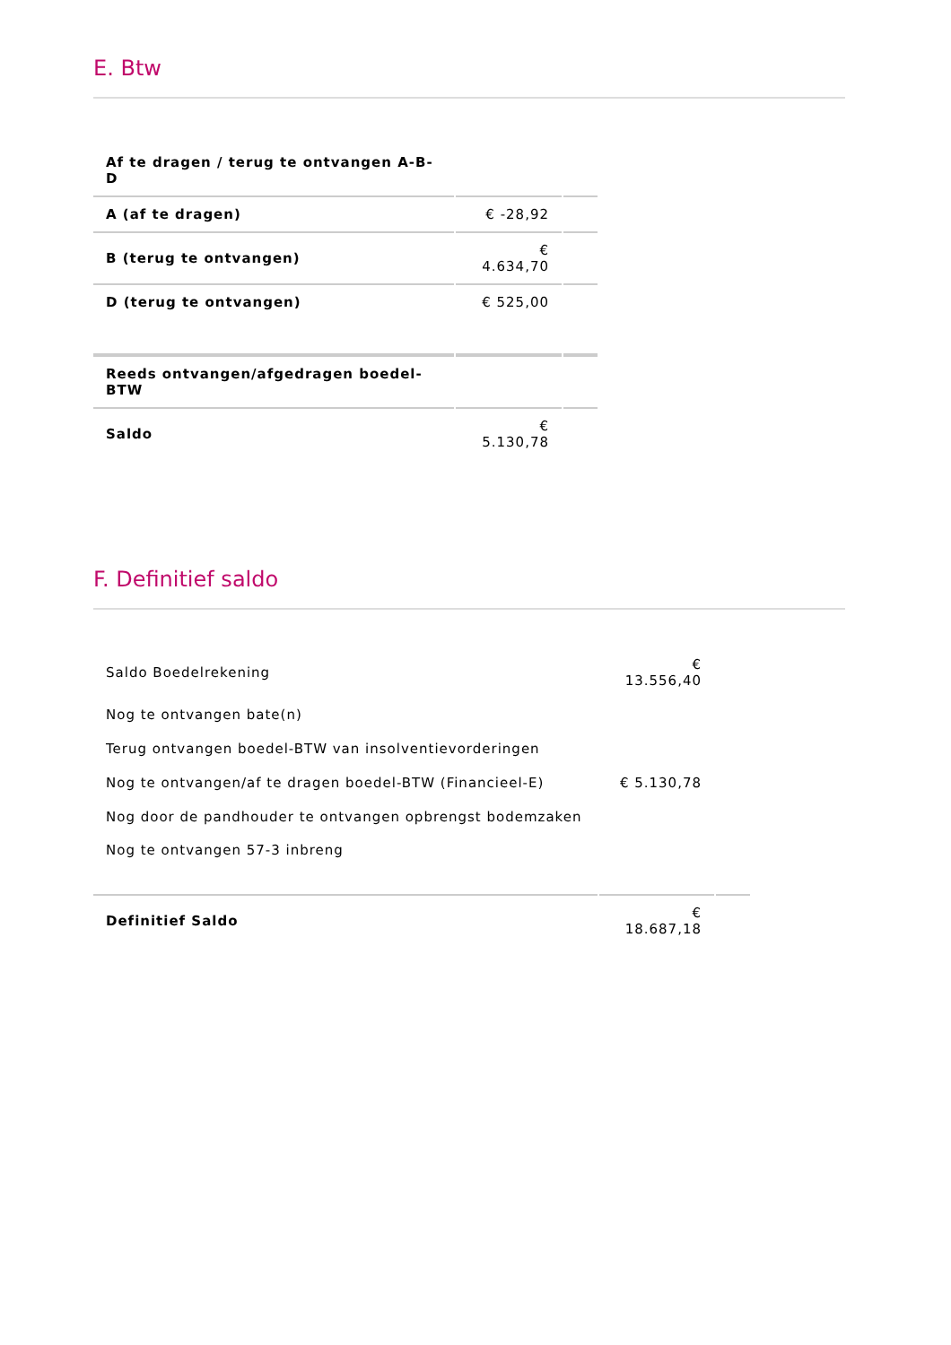E. Btw
| Af te dragen / terug te ontvangen A-B-D | | |
| A (af te dragen) | € -28,92 | |
| B (terug te ontvangen) | € 4.634,70 | |
| D (terug te ontvangen) | € 525,00 | |
| Reeds ontvangen/afgedragen boedel-BTW | | |
| Saldo | € 5.130,78 | |
F. Definitief saldo
| Saldo Boedelrekening | € 13.556,40 | |
| Nog te ontvangen bate(n) | | |
| Terug ontvangen boedel-BTW van insolventievorderingen | | |
| Nog te ontvangen/af te dragen boedel-BTW (Financieel-E) | € 5.130,78 | |
| Nog door de pandhouder te ontvangen opbrengst bodemzaken | | |
| Nog te ontvangen 57-3 inbreng | | |
| Definitief Saldo | € 18.687,18 | |